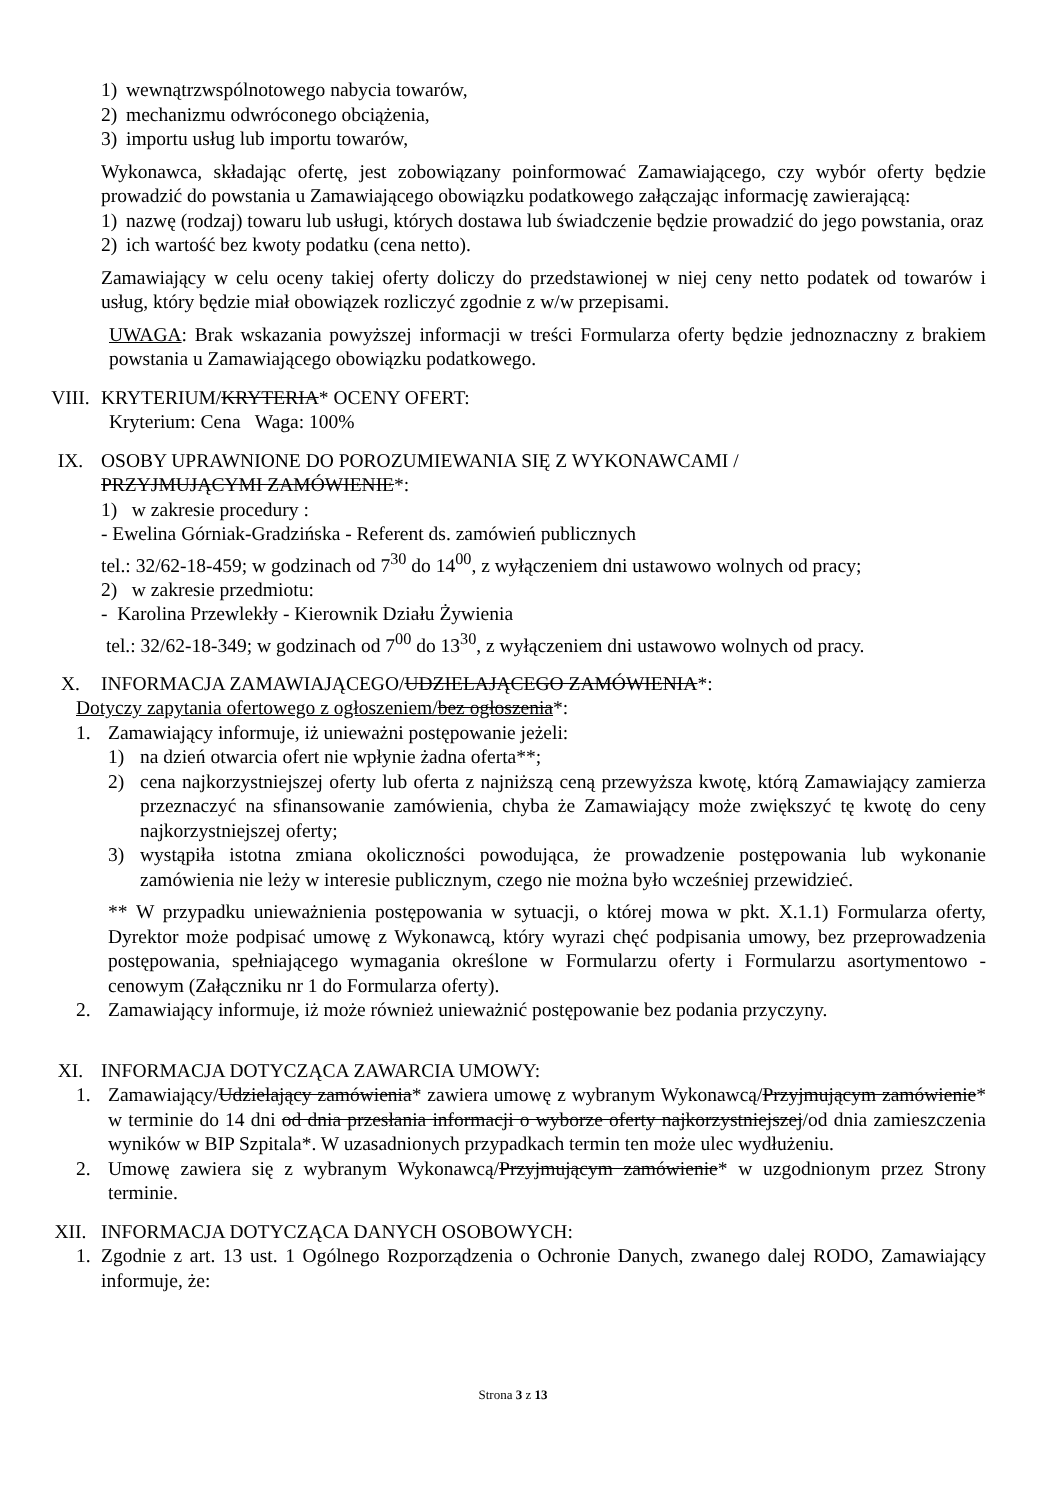1) wewnątrzwspólnotowego nabycia towarów,
2) mechanizmu odwróconego obciążenia,
3) importu usług lub importu towarów,
Wykonawca, składając ofertę, jest zobowiązany poinformować Zamawiającego, czy wybór oferty będzie prowadzić do powstania u Zamawiającego obowiązku podatkowego załączając informację zawierającą:
1) nazwę (rodzaj) towaru lub usługi, których dostawa lub świadczenie będzie prowadzić do jego powstania, oraz
2) ich wartość bez kwoty podatku (cena netto).
Zamawiający w celu oceny takiej oferty doliczy do przedstawionej w niej ceny netto podatek od towarów i usług, który będzie miał obowiązek rozliczyć zgodnie z w/w przepisami.
UWAGA: Brak wskazania powyższej informacji w treści Formularza oferty będzie jednoznaczny z brakiem powstania u Zamawiającego obowiązku podatkowego.
VIII. KRYTERIUM/KRYTERIA* OCENY OFERT:
Kryterium: Cena Waga: 100%
IX. OSOBY UPRAWNIONE DO POROZUMIEWANIA SIĘ Z WYKONAWCAMI /
PRZYJMUJĄCYMI ZAMÓWIENIE*:
1) w zakresie procedury :
- Ewelina Górniak-Gradzińska - Referent ds. zamówień publicznych
tel.: 32/62-18-459; w godzinach od 7<sup>30</sup> do 14<sup>00</sup>, z wyłączeniem dni ustawowo wolnych od pracy;
2) w zakresie przedmiotu:
- Karolina Przewlekły - Kierownik Działu Żywienia
tel.: 32/62-18-349; w godzinach od 7<sup>00</sup> do 13<sup>30</sup>, z wyłączeniem dni ustawowo wolnych od pracy.
X. INFORMACJA ZAMAWIAJĄCEGO/UDZIELAJĄCEGO ZAMÓWIENIA*:
Dotyczy zapytania ofertowego z ogłoszeniem/bez ogłoszenia*:
1. Zamawiający informuje, iż unieważni postępowanie jeżeli:
1) na dzień otwarcia ofert nie wpłynie żadna oferta**;
2) cena najkorzystniejszej oferty lub oferta z najniższą ceną przewyższa kwotę, którą Zamawiający zamierza przeznaczyć na sfinansowanie zamówienia, chyba że Zamawiający może zwiększyć tę kwotę do ceny najkorzystniejszej oferty;
3) wystąpiła istotna zmiana okoliczności powodująca, że prowadzenie postępowania lub wykonanie zamówienia nie leży w interesie publicznym, czego nie można było wcześniej przewidzieć.
** W przypadku unieważnienia postępowania w sytuacji, o której mowa w pkt. X.1.1) Formularza oferty, Dyrektor może podpisać umowę z Wykonawcą, który wyrazi chęć podpisania umowy, bez przeprowadzenia postępowania, spełniającego wymagania określone w Formularzu oferty i Formularzu asortymentowo - cenowym (Załączniku nr 1 do Formularza oferty).
2. Zamawiający informuje, iż może również unieważnić postępowanie bez podania przyczyny.
XI. INFORMACJA DOTYCZĄCA ZAWARCIA UMOWY:
1. Zamawiający/Udzielający zamówienia* zawiera umowę z wybranym Wykonawcą/Przyjmującym zamówienie* w terminie do 14 dni od dnia przesłania informacji o wyborze oferty najkorzystniejszej/od dnia zamieszczenia wyników w BIP Szpitala*. W uzasadnionych przypadkach termin ten może ulec wydłużeniu.
2. Umowę zawiera się z wybranym Wykonawcą/Przyjmującym zamówienie* w uzgodnionym przez Strony terminie.
XII. INFORMACJA DOTYCZĄCA DANYCH OSOBOWYCH:
1. Zgodnie z art. 13 ust. 1 Ogólnego Rozporządzenia o Ochronie Danych, zwanego dalej RODO, Zamawiający informuje, że:
Strona 3 z 13